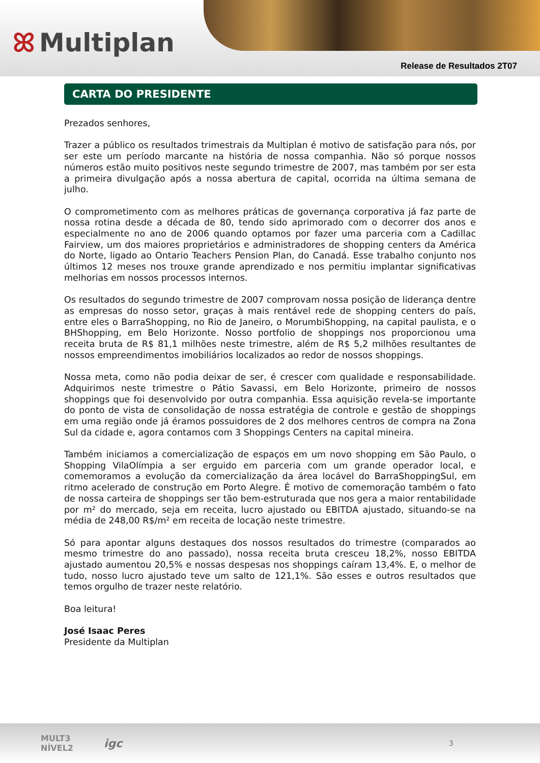ꕤ Multiplan
Release de Resultados 2T07
CARTA DO PRESIDENTE
Prezados senhores,
Trazer a público os resultados trimestrais da Multiplan é motivo de satisfação para nós, por ser este um período marcante na história de nossa companhia. Não só porque nossos números estão muito positivos neste segundo trimestre de 2007, mas também por ser esta a primeira divulgação após a nossa abertura de capital, ocorrida na última semana de julho.
O comprometimento com as melhores práticas de governança corporativa já faz parte de nossa rotina desde a década de 80, tendo sido aprimorado com o decorrer dos anos e especialmente no ano de 2006 quando optamos por fazer uma parceria com a Cadillac Fairview, um dos maiores proprietários e administradores de shopping centers da América do Norte, ligado ao Ontario Teachers Pension Plan, do Canadá. Esse trabalho conjunto nos últimos 12 meses nos trouxe grande aprendizado e nos permitiu implantar significativas melhorias em nossos processos internos.
Os resultados do segundo trimestre de 2007 comprovam nossa posição de liderança dentre as empresas do nosso setor, graças à mais rentável rede de shopping centers do país, entre eles o BarraShopping, no Rio de Janeiro, o MorumbiShopping, na capital paulista, e o BHShopping, em Belo Horizonte. Nosso portfolio de shoppings nos proporcionou uma receita bruta de R$ 81,1 milhões neste trimestre, além de R$ 5,2 milhões resultantes de nossos empreendimentos imobiliários localizados ao redor de nossos shoppings.
Nossa meta, como não podia deixar de ser, é crescer com qualidade e responsabilidade. Adquirimos neste trimestre o Pátio Savassi, em Belo Horizonte, primeiro de nossos shoppings que foi desenvolvido por outra companhia. Essa aquisição revela-se importante do ponto de vista de consolidação de nossa estratégia de controle e gestão de shoppings em uma região onde já éramos possuidores de 2 dos melhores centros de compra na Zona Sul da cidade e, agora contamos com 3 Shoppings Centers na capital mineira.
Também iniciamos a comercialização de espaços em um novo shopping em São Paulo, o Shopping VilaOlímpia a ser erguido em parceria com um grande operador local, e comemoramos a evolução da comercialização da área locável do BarraShoppingSul, em ritmo acelerado de construção em Porto Alegre. É motivo de comemoração também o fato de nossa carteira de shoppings ser tão bem-estruturada que nos gera a maior rentabilidade por m² do mercado, seja em receita, lucro ajustado ou EBITDA ajustado, situando-se na média de 248,00 R$/m² em receita de locação neste trimestre.
Só para apontar alguns destaques dos nossos resultados do trimestre (comparados ao mesmo trimestre do ano passado), nossa receita bruta cresceu 18,2%, nosso EBITDA ajustado aumentou 20,5% e nossas despesas nos shoppings caíram 13,4%. E, o melhor de tudo, nosso lucro ajustado teve um salto de 121,1%. São esses e outros resultados que temos orgulho de trazer neste relatório.
Boa leitura!
José Isaac Peres
Presidente da Multiplan
MULT3
NÍVEL2 igc 3